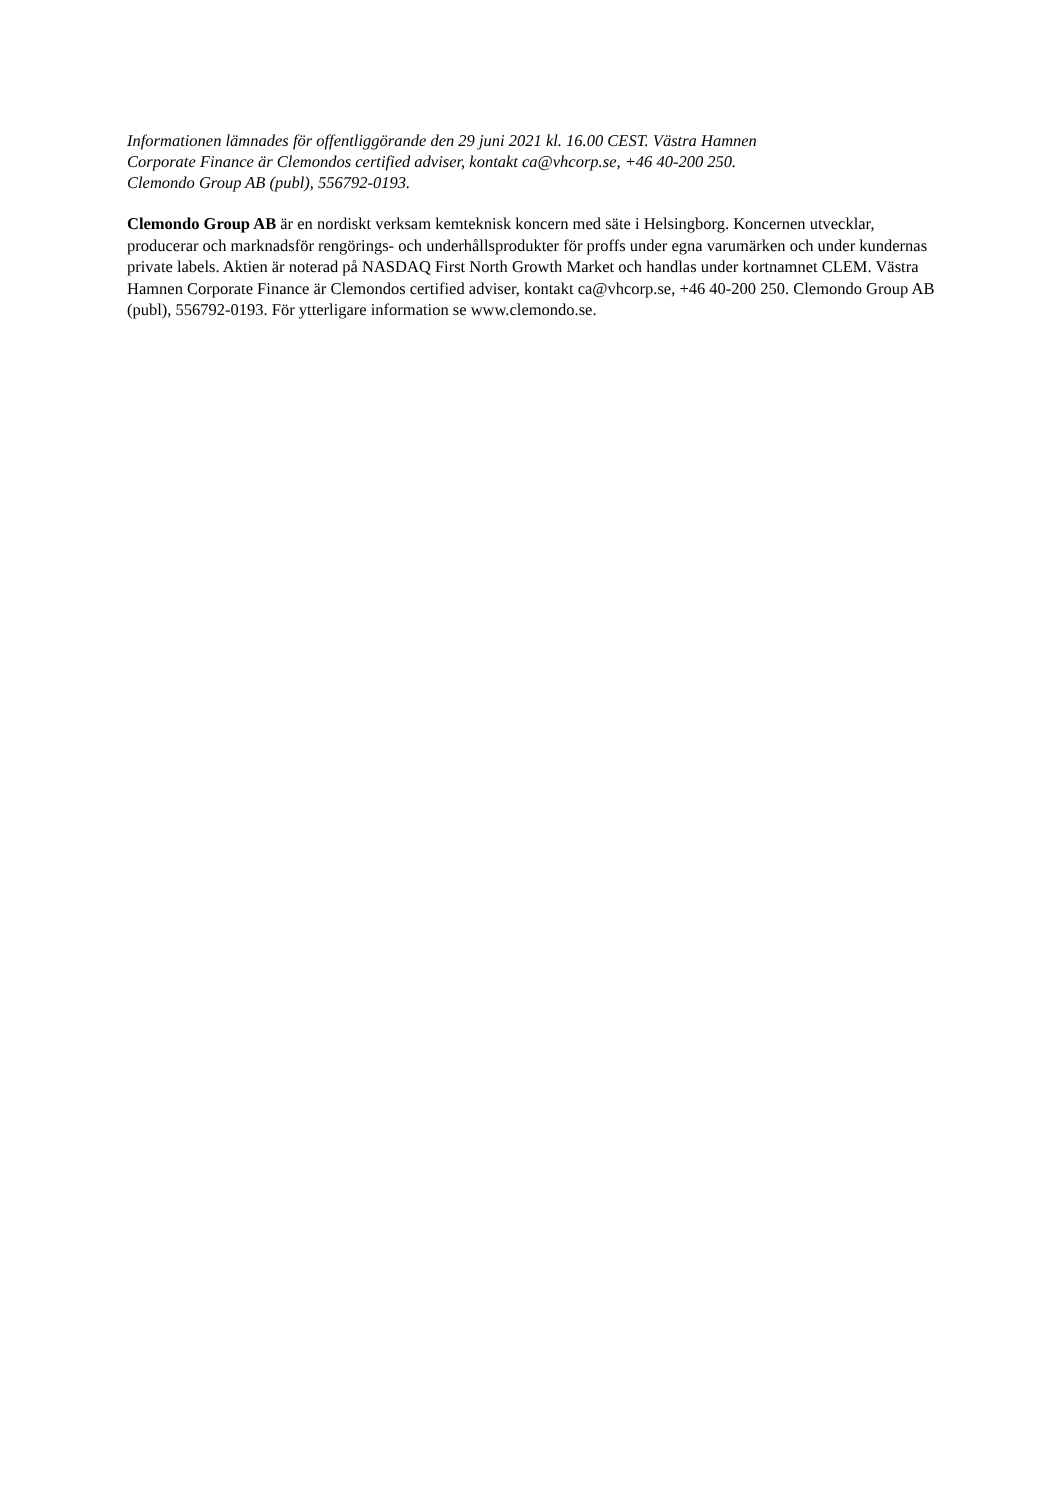Informationen lämnades för offentliggörande den 29 juni 2021 kl. 16.00 CEST. Västra Hamnen
Corporate Finance är Clemondos certified adviser, kontakt ca@vhcorp.se, +46 40-200 250.
Clemondo Group AB (publ), 556792-0193.
Clemondo Group AB är en nordiskt verksam kemteknisk koncern med säte i Helsingborg. Koncernen utvecklar, producerar och marknadsför rengörings- och underhållsprodukter för proffs under egna varumärken och under kundernas private labels. Aktien är noterad på NASDAQ First North Growth Market och handlas under kortnamnet CLEM. Västra Hamnen Corporate Finance är Clemondos certified adviser, kontakt ca@vhcorp.se, +46 40-200 250. Clemondo Group AB (publ), 556792-0193. För ytterligare information se www.clemondo.se.